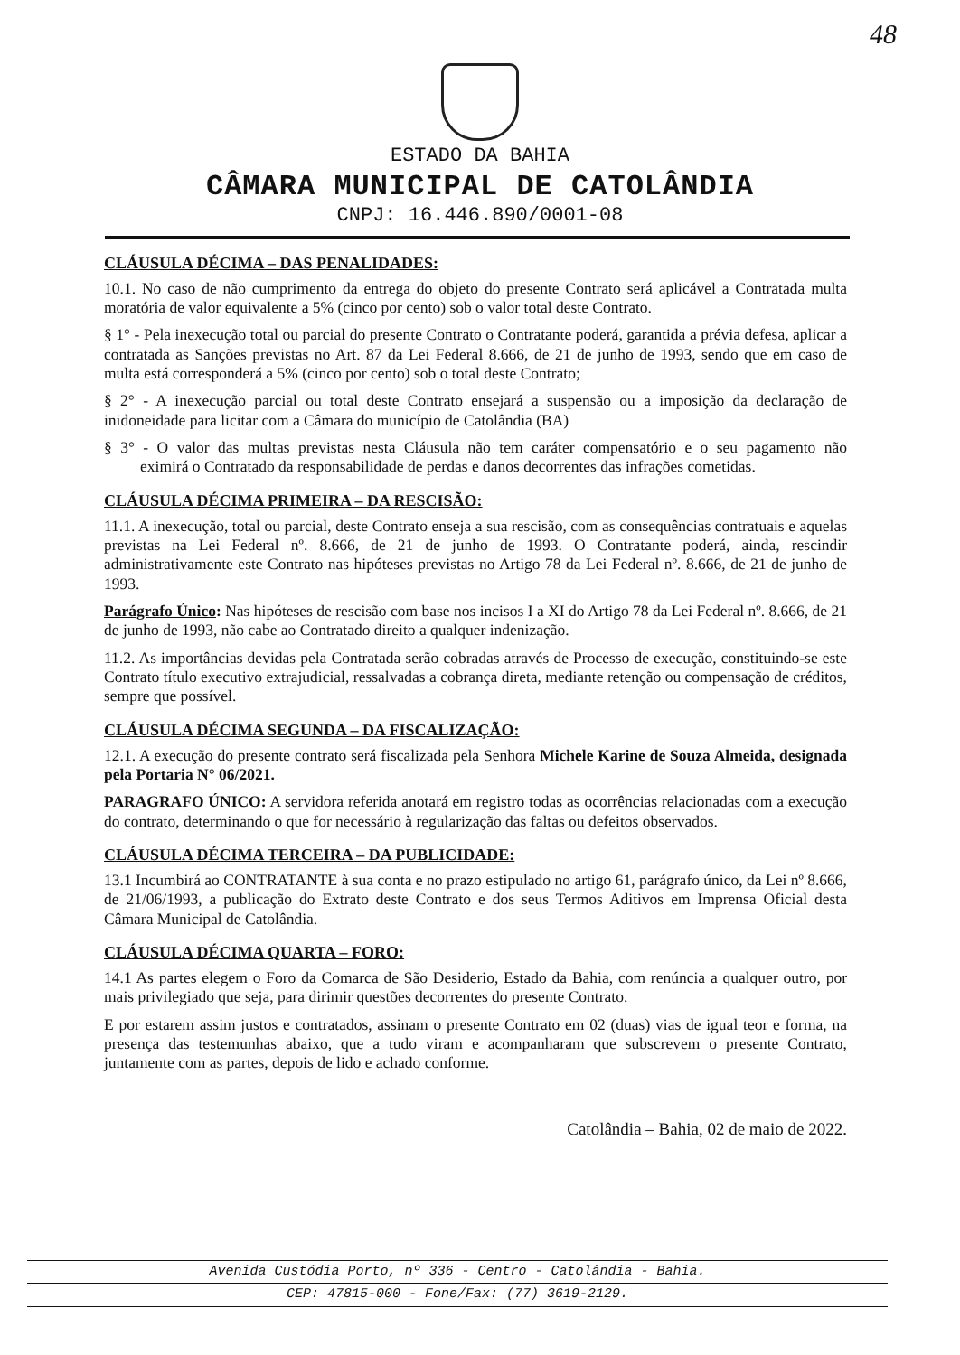48
ESTADO DA BAHIA
CÂMARA MUNICIPAL DE CATOLÂNDIA
CNPJ: 16.446.890/0001-08
CLÁUSULA DÉCIMA – DAS PENALIDADES:
10.1. No caso de não cumprimento da entrega do objeto do presente Contrato será aplicável a Contratada multa moratória de valor equivalente a 5% (cinco por cento) sob o valor total deste Contrato.
§ 1° - Pela inexecução total ou parcial do presente Contrato o Contratante poderá, garantida a prévia defesa, aplicar a contratada as Sanções previstas no Art. 87 da Lei Federal 8.666, de 21 de junho de 1993, sendo que em caso de multa está corresponderá a 5% (cinco por cento) sob o total deste Contrato;
§ 2° - A inexecução parcial ou total deste Contrato ensejará a suspensão ou a imposição da declaração de inidoneidade para licitar com a Câmara do município de Catolândia (BA)
§ 3° - O valor das multas previstas nesta Cláusula não tem caráter compensatório e o seu pagamento não eximirá o Contratado da responsabilidade de perdas e danos decorrentes das infrações cometidas.
CLÁUSULA DÉCIMA PRIMEIRA – DA RESCISÃO:
11.1. A inexecução, total ou parcial, deste Contrato enseja a sua rescisão, com as consequências contratuais e aquelas previstas na Lei Federal nº. 8.666, de 21 de junho de 1993. O Contratante poderá, ainda, rescindir administrativamente este Contrato nas hipóteses previstas no Artigo 78 da Lei Federal nº. 8.666, de 21 de junho de 1993.
Parágrafo Único: Nas hipóteses de rescisão com base nos incisos I a XI do Artigo 78 da Lei Federal nº. 8.666, de 21 de junho de 1993, não cabe ao Contratado direito a qualquer indenização.
11.2. As importâncias devidas pela Contratada serão cobradas através de Processo de execução, constituindo-se este Contrato título executivo extrajudicial, ressalvadas a cobrança direta, mediante retenção ou compensação de créditos, sempre que possível.
CLÁUSULA DÉCIMA SEGUNDA – DA FISCALIZAÇÃO:
12.1. A execução do presente contrato será fiscalizada pela Senhora Michele Karine de Souza Almeida, designada pela Portaria N° 06/2021.
PARAGRAFO ÚNICO: A servidora referida anotará em registro todas as ocorrências relacionadas com a execução do contrato, determinando o que for necessário à regularização das faltas ou defeitos observados.
CLÁUSULA DÉCIMA TERCEIRA – DA PUBLICIDADE:
13.1 Incumbirá ao CONTRATANTE à sua conta e no prazo estipulado no artigo 61, parágrafo único, da Lei nº 8.666, de 21/06/1993, a publicação do Extrato deste Contrato e dos seus Termos Aditivos em Imprensa Oficial desta Câmara Municipal de Catolândia.
CLÁUSULA DÉCIMA QUARTA – FORO:
14.1 As partes elegem o Foro da Comarca de São Desiderio, Estado da Bahia, com renúncia a qualquer outro, por mais privilegiado que seja, para dirimir questões decorrentes do presente Contrato.
E por estarem assim justos e contratados, assinam o presente Contrato em 02 (duas) vias de igual teor e forma, na presença das testemunhas abaixo, que a tudo viram e acompanharam que subscrevem o presente Contrato, juntamente com as partes, depois de lido e achado conforme.
Catolândia – Bahia, 02 de maio de 2022.
Avenida Custódia Porto, nº 336 - Centro - Catolândia - Bahia.
CEP: 47815-000 - Fone/Fax: (77) 3619-2129.